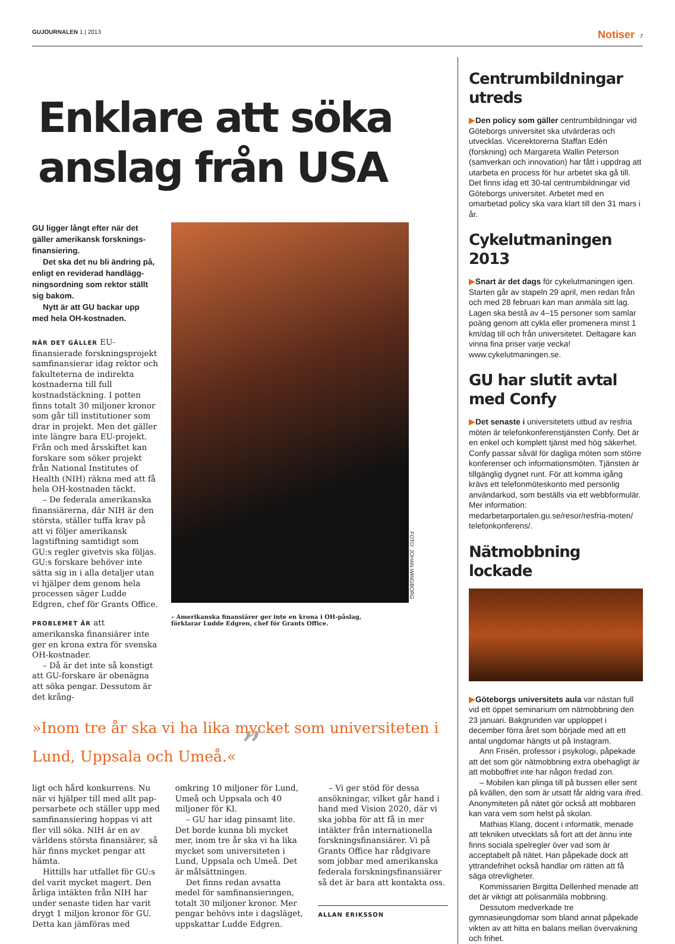GUJOURNALEN 1 | 2013 Notiser 7
Enklare att söka anslag från USA
GU ligger långt efter när det gäller amerikansk forsknings­finansiering.
Det ska det nu bli ändring på, enligt en reviderad handlägg­ningsordning som rektor ställt sig bakom.
Nytt är att GU backar upp med hela OH-kostnaden.
NÄR DET GÄLLER EU-finansierade forskningsprojekt samfinansierar idag rektor och fakulteterna de indirekta kostnaderna till full kostnadstäckning. I potten finns totalt 30 miljoner kronor som går till institutioner som drar in pro­jekt. Men det gäller inte längre bara EU-projekt. Från och med årsskiftet kan forskare som söker projekt från National Institutes of Health (NIH) räkna med att få hela OH-kostnaden täckt.
– De federala amerikanska finansiärerna, där NIH är den största, ställer tuffa krav på att vi följer amerikansk lagstiftning samtidigt som GU:s regler givet­vis ska följas. GU:s forskare behö­ver inte sätta sig in i alla detaljer utan vi hjälper dem genom hela processen säger Ludde Edgren, chef för Grants Office.
PROBLEMET ÄR att amerikanska finansiärer inte ger en krona extra för svenska OH-kostnader.
– Då är det inte så konstigt att GU-forskare är obenägna att söka pengar. Dessutom är det krång-
FOTO: JOHAN WINGBORG
– Amerikanska finansiärer ger inte en krona i OH-påslag, förklarar Ludde Edgren, chef för Grants Office.
»Inom tre år ska vi ha lika mycket som universiteten i Lund, Uppsala och Umeå.« ”
ligt och hård konkurrens. Nu när vi hjälper till med allt pap­persarbete och ställer upp med samfinansiering hoppas vi att fler vill söka. NIH är en av världens största finansiärer, så här finns mycket pengar att hämta.
Hittills har utfallet för GU:s del varit mycket magert. Den årliga intäkten från NIH har under senaste tiden har varit drygt 1 miljon kronor för GU. Detta kan jämföras med omkring 10 miljoner för Lund, Umeå och Uppsala och 40 miljoner för KI.
– GU har idag pinsamt lite. Det borde kunna bli mycket mer, inom tre år ska vi ha lika mycket som universiteten i Lund, Uppsala och Umeå. Det är mål­sättningen.
Det finns redan avsatta medel för samfinansieringen, totalt 30 miljoner kronor. Mer pengar behövs inte i dagsläget, uppskat­tar Ludde Edgren.
– Vi ger stöd för dessa ansök­ningar, vilket går hand i hand med Vision 2020, där vi ska jobba för att få in mer intäkter från internationella forsknings­finansiärer. Vi på Grants Office har rådgivare som jobbar med amerikanska federala forsknings­finansiärer så det är bara att kontakta oss.
ALLAN ERIKSSON
Centrumbildningar utreds
▶Den policy som gäller centrumbildningar vid Göteborgs universitet ska utvärderas och utvecklas. Vicerektorerna Staffan Edén (forskning) och Marga­reta Wallin Peterson (samverkan och innovation) har fått i uppdrag att utarbeta en process för hur arbetet ska gå till. Det finns idag ett 30-tal centrumbild­ningar vid Göteborgs universitet. Arbetet med en omarbetad policy ska vara klart till den 31 mars i år.
Cykelutmaningen 2013
▶Snart är det dags för cykelutmaningen igen. Starten går av stapeln 29 april, men redan från och med 28 februari kan man anmäla sitt lag. Lagen ska bestå av 4–15 personer som samlar poäng genom att cykla eller promenera minst 1 km/dag till och från universitetet. Deltagare kan vinna fina priser varje vecka! www.cykelutmaningen.se.
GU har slutit avtal med Confy
▶Det senaste i universitetets utbud av resfria möten är telefonkonferenstjänsten Confy. Det är en enkel och komplett tjänst med hög säkerhet. Confy passar såväl för dagliga möten som större konferenser och informationsmöten. Tjänsten är tillgänglig dygnet runt. För att komma igång krävs ett telefonmöteskonto med personlig användarkod, som beställs via ett webbformulär. Mer information: medarbetarportalen.gu.se/resor/resfria-moten/ telefonkonferens/.
Nätmobbning lockade
▶Göteborgs universitets aula var nästan full vid ett öppet seminarium om nätmobbning den 23 januari. Bakgrunden var upploppet i december förra året som började med att ett antal ungdomar hängts ut på Instagram.
Ann Frisén, professor i psykologi, påpekade att det som gör nätmobbning extra obehagligt är att mobboffret inte har någon fredad zon.
– Mobilen kan plinga till på bussen eller sent på kvällen, den som är utsatt får aldrig vara ifred. Anonymiteten på nätet gör också att mobbaren kan vara vem som helst på skolan.
Mathias Klang, docent i informatik, menade att tekniken utvecklats så fort att det ännu inte finns sociala spelregler över vad som är acceptabelt på nätet. Han påpekade dock att yttrandefrihet också handlar om rätten att få säga otrevligheter.
Kommissarien Birgitta Dellenhed menade att det är viktigt att polisanmäla mobbning.
Dessutom medverkade tre gymnasieungdomar som bland annat påpekade vikten av att hitta en balans mellan övervakning och frihet.